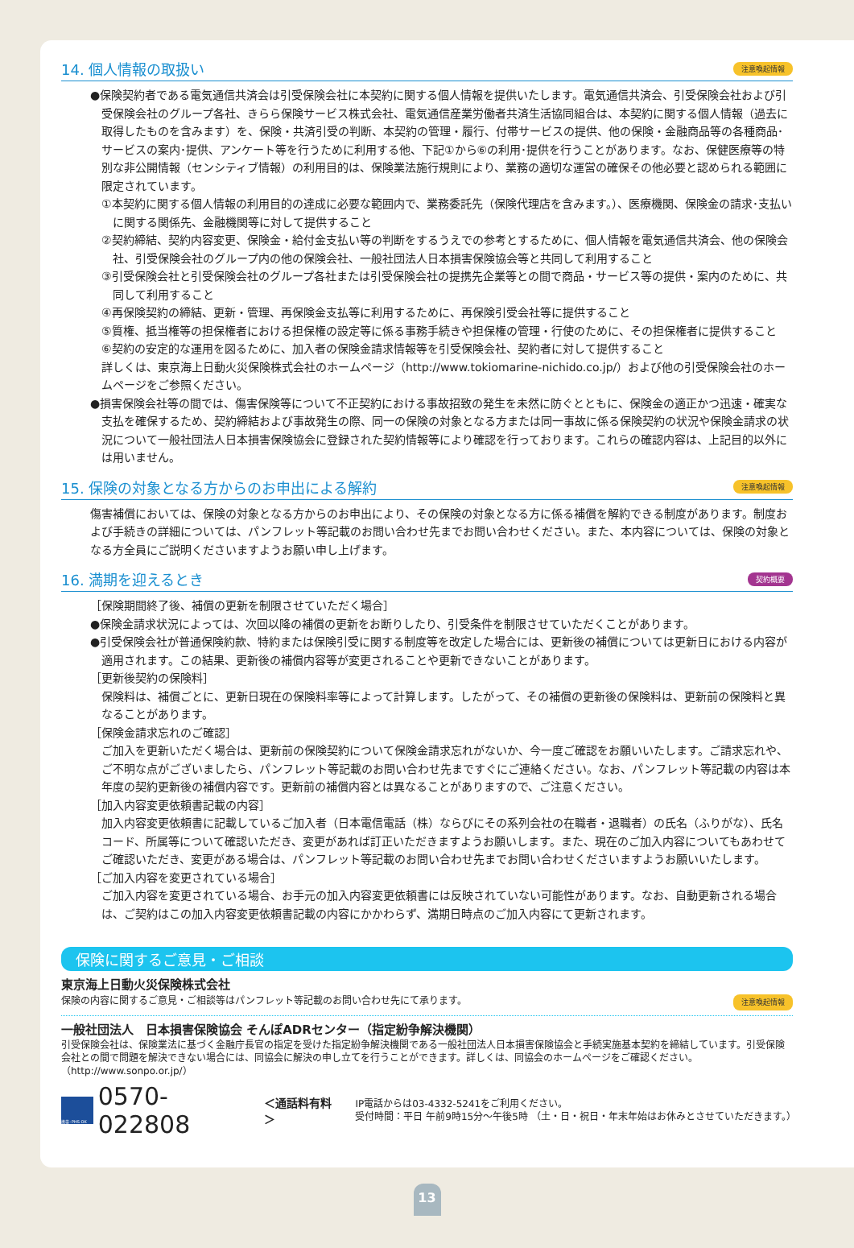14. 個人情報の取扱い 注意喚起情報
●保険契約者である電気通信共済会は引受保険会社に本契約に関する個人情報を提供いたします。電気通信共済会、引受保険会社および引受保険会社のグループ各社、きらら保険サービス株式会社、電気通信産業労働者共済生活協同組合は、本契約に関する個人情報（過去に取得したものを含みます）を、保険・共済引受の判断、本契約の管理・履行、付帯サービスの提供、他の保険・金融商品等の各種商品･サービスの案内･提供、アンケート等を行うために利用する他、下記①から⑥の利用･提供を行うことがあります。なお、保健医療等の特別な非公開情報（センシティブ情報）の利用目的は、保険業法施行規則により、業務の適切な運営の確保その他必要と認められる範囲に限定されています。
①本契約に関する個人情報の利用目的の達成に必要な範囲内で、業務委託先（保険代理店を含みます。）、医療機関、保険金の請求･支払いに関する関係先、金融機関等に対して提供すること
②契約締結、契約内容変更、保険金・給付金支払い等の判断をするうえでの参考とするために、個人情報を電気通信共済会、他の保険会社、引受保険会社のグループ内の他の保険会社、一般社団法人日本損害保険協会等と共同して利用すること
③引受保険会社と引受保険会社のグループ各社または引受保険会社の提携先企業等との間で商品・サービス等の提供・案内のために、共同して利用すること
④再保険契約の締結、更新・管理、再保険金支払等に利用するために、再保険引受会社等に提供すること
⑤質権、抵当権等の担保権者における担保権の設定等に係る事務手続きや担保権の管理・行使のために、その担保権者に提供すること
⑥契約の安定的な運用を図るために、加入者の保険金請求情報等を引受保険会社、契約者に対して提供すること
詳しくは、東京海上日動火災保険株式会社のホームページ（http://www.tokiomarine-nichido.co.jp/）および他の引受保険会社のホームページをご参照ください。
●損害保険会社等の間では、傷害保険等について不正契約における事故招致の発生を未然に防ぐとともに、保険金の適正かつ迅速・確実な支払を確保するため、契約締結および事故発生の際、同一の保険の対象となる方または同一事故に係る保険契約の状況や保険金請求の状況について一般社団法人日本損害保険協会に登録された契約情報等により確認を行っております。これらの確認内容は、上記目的以外には用いません。
15. 保険の対象となる方からのお申出による解約 注意喚起情報
傷害補償においては、保険の対象となる方からのお申出により、その保険の対象となる方に係る補償を解約できる制度があります。制度および手続きの詳細については、パンフレット等記載のお問い合わせ先までお問い合わせください。また、本内容については、保険の対象となる方全員にご説明くださいますようお願い申し上げます。
16. 満期を迎えるとき 契約概要
［保険期間終了後、補償の更新を制限させていただく場合］
●保険金請求状況によっては、次回以降の補償の更新をお断りしたり、引受条件を制限させていただくことがあります。
●引受保険会社が普通保険約款、特約または保険引受に関する制度等を改定した場合には、更新後の補償については更新日における内容が適用されます。この結果、更新後の補償内容等が変更されることや更新できないことがあります。
［更新後契約の保険料］
保険料は、補償ごとに、更新日現在の保険料率等によって計算します。したがって、その補償の更新後の保険料は、更新前の保険料と異なることがあります。
［保険金請求忘れのご確認］
ご加入を更新いただく場合は、更新前の保険契約について保険金請求忘れがないか、今一度ご確認をお願いいたします。ご請求忘れや、ご不明な点がございましたら、パンフレット等記載のお問い合わせ先まですぐにご連絡ください。なお、パンフレット等記載の内容は本年度の契約更新後の補償内容です。更新前の補償内容とは異なることがありますので、ご注意ください。
［加入内容変更依頼書記載の内容］
加入内容変更依頼書に記載しているご加入者（日本電信電話（株）ならびにその系列会社の在職者・退職者）の氏名（ふりがな）、氏名コード、所属等について確認いただき、変更があれば訂正いただきますようお願いします。また、現在のご加入内容についてもあわせてご確認いただき、変更がある場合は、パンフレット等記載のお問い合わせ先までお問い合わせくださいますようお願いいたします。
［ご加入内容を変更されている場合］
ご加入内容を変更されている場合、お手元の加入内容変更依頼書には反映されていない可能性があります。なお、自動更新される場合は、ご契約はこの加入内容変更依頼書記載の内容にかかわらず、満期日時点のご加入内容にて更新されます。
保険に関するご意見・ご相談
東京海上日動火災保険株式会社
保険の内容に関するご意見・ご相談等はパンフレット等記載のお問い合わせ先にて承ります。 注意喚起情報
一般社団法人　日本損害保険協会 そんぽADRセンター（指定紛争解決機関）
引受保険会社は、保険業法に基づく金融庁長官の指定を受けた指定紛争解決機関である一般社団法人日本損害保険協会と手続実施基本契約を締結しています。引受保険会社との間で問題を解決できない場合には、同協会に解決の申し立てを行うことができます。詳しくは、同協会のホームページをご確認ください。（http://www.sonpo.or.jp/）
携帯･PHS OK
0570-022808 ＜通話料有料＞
IP電話からは03-4332-5241をご利用ください。
受付時間：平日 午前9時15分～午後5時 （土・日・祝日・年末年始はお休みとさせていただきます。）
13